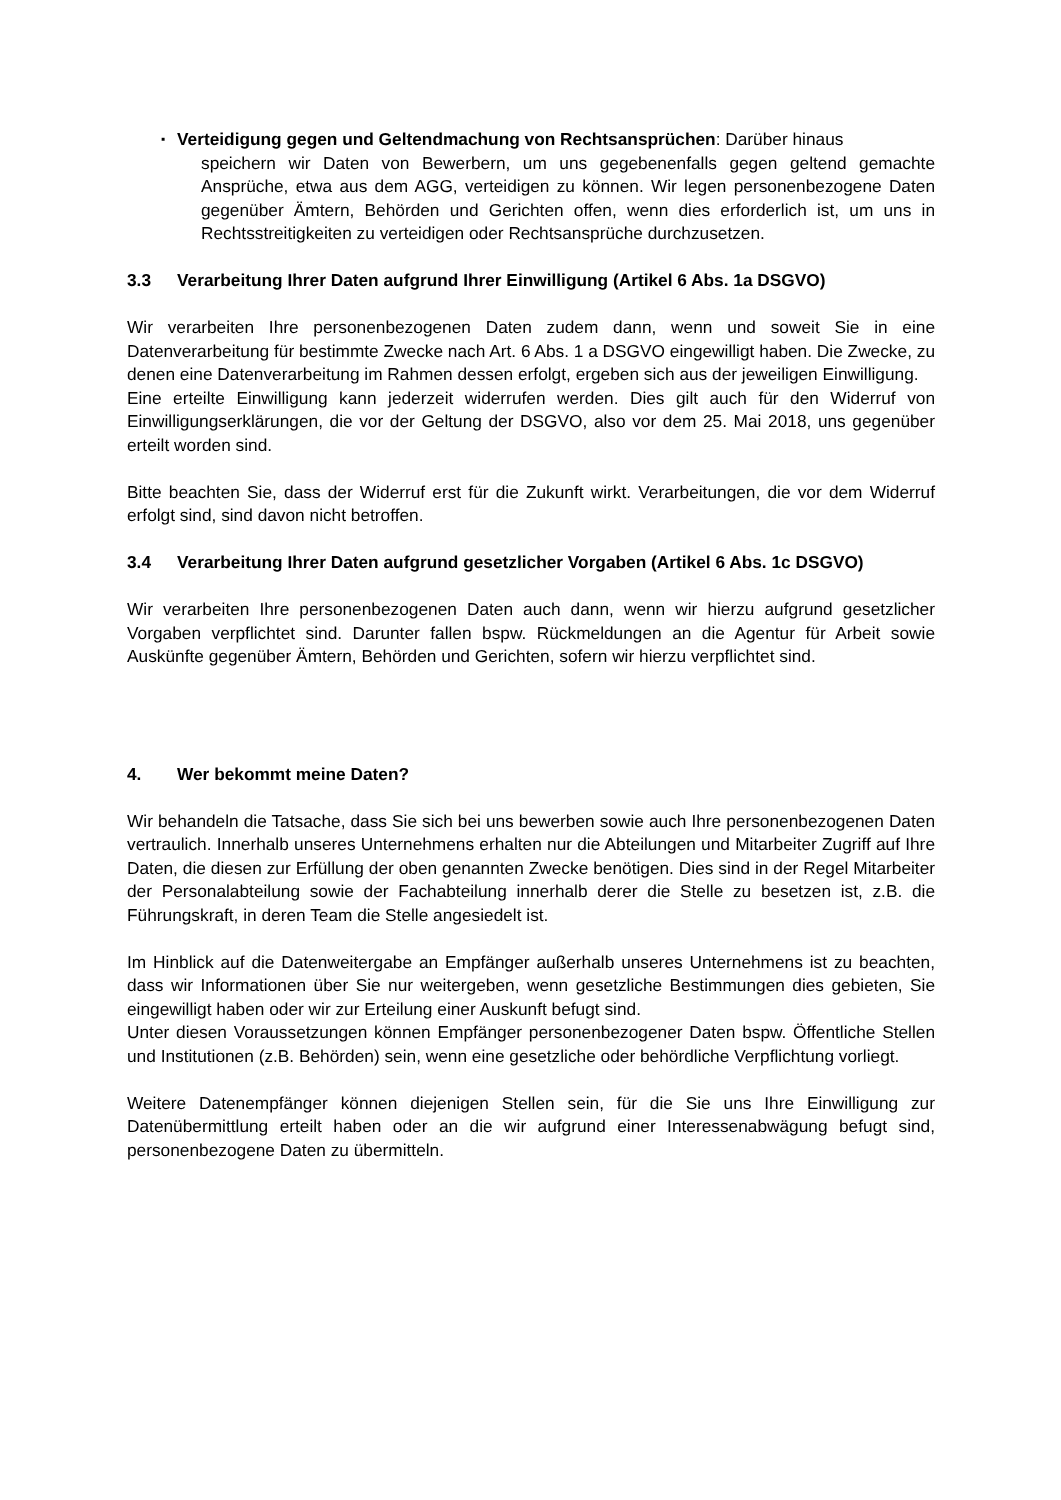▪
Verteidigung gegen und Geltendmachung von Rechtsansprüchen: Darüber hinaus
speichern wir Daten von Bewerbern, um uns gegebenenfalls gegen geltend gemachte Ansprüche, etwa aus dem AGG, verteidigen zu können. Wir legen personenbezogene Daten gegenüber Ämtern, Behörden und Gerichten offen, wenn dies erforderlich ist, um uns in Rechtsstreitigkeiten zu verteidigen oder Rechtsansprüche durchzusetzen.
3.3 Verarbeitung Ihrer Daten aufgrund Ihrer Einwilligung (Artikel 6 Abs. 1a DSGVO)
Wir verarbeiten Ihre personenbezogenen Daten zudem dann, wenn und soweit Sie in eine Datenverarbeitung für bestimmte Zwecke nach Art. 6 Abs. 1 a DSGVO eingewilligt haben. Die Zwecke, zu denen eine Datenverarbeitung im Rahmen dessen erfolgt, ergeben sich aus der jeweiligen Einwilligung.
Eine erteilte Einwilligung kann jederzeit widerrufen werden. Dies gilt auch für den Widerruf von Einwilligungserklärungen, die vor der Geltung der DSGVO, also vor dem 25. Mai 2018, uns gegenüber erteilt worden sind.
Bitte beachten Sie, dass der Widerruf erst für die Zukunft wirkt. Verarbeitungen, die vor dem Widerruf erfolgt sind, sind davon nicht betroffen.
3.4 Verarbeitung Ihrer Daten aufgrund gesetzlicher Vorgaben (Artikel 6 Abs. 1c DSGVO)
Wir verarbeiten Ihre personenbezogenen Daten auch dann, wenn wir hierzu aufgrund gesetzlicher Vorgaben verpflichtet sind. Darunter fallen bspw. Rückmeldungen an die Agentur für Arbeit sowie Auskünfte gegenüber Ämtern, Behörden und Gerichten, sofern wir hierzu verpflichtet sind.
4. Wer bekommt meine Daten?
Wir behandeln die Tatsache, dass Sie sich bei uns bewerben sowie auch Ihre personenbezogenen Daten vertraulich. Innerhalb unseres Unternehmens erhalten nur die Abteilungen und Mitarbeiter Zugriff auf Ihre Daten, die diesen zur Erfüllung der oben genannten Zwecke benötigen. Dies sind in der Regel Mitarbeiter der Personalabteilung sowie der Fachabteilung innerhalb derer die Stelle zu besetzen ist, z.B. die Führungskraft, in deren Team die Stelle angesiedelt ist.
Im Hinblick auf die Datenweitergabe an Empfänger außerhalb unseres Unternehmens ist zu beachten, dass wir Informationen über Sie nur weitergeben, wenn gesetzliche Bestimmungen dies gebieten, Sie eingewilligt haben oder wir zur Erteilung einer Auskunft befugt sind.
Unter diesen Voraussetzungen können Empfänger personenbezogener Daten bspw. Öffentliche Stellen und Institutionen (z.B. Behörden) sein, wenn eine gesetzliche oder behördliche Verpflichtung vorliegt.
Weitere Datenempfänger können diejenigen Stellen sein, für die Sie uns Ihre Einwilligung zur Datenübermittlung erteilt haben oder an die wir aufgrund einer Interessenabwägung befugt sind, personenbezogene Daten zu übermitteln.